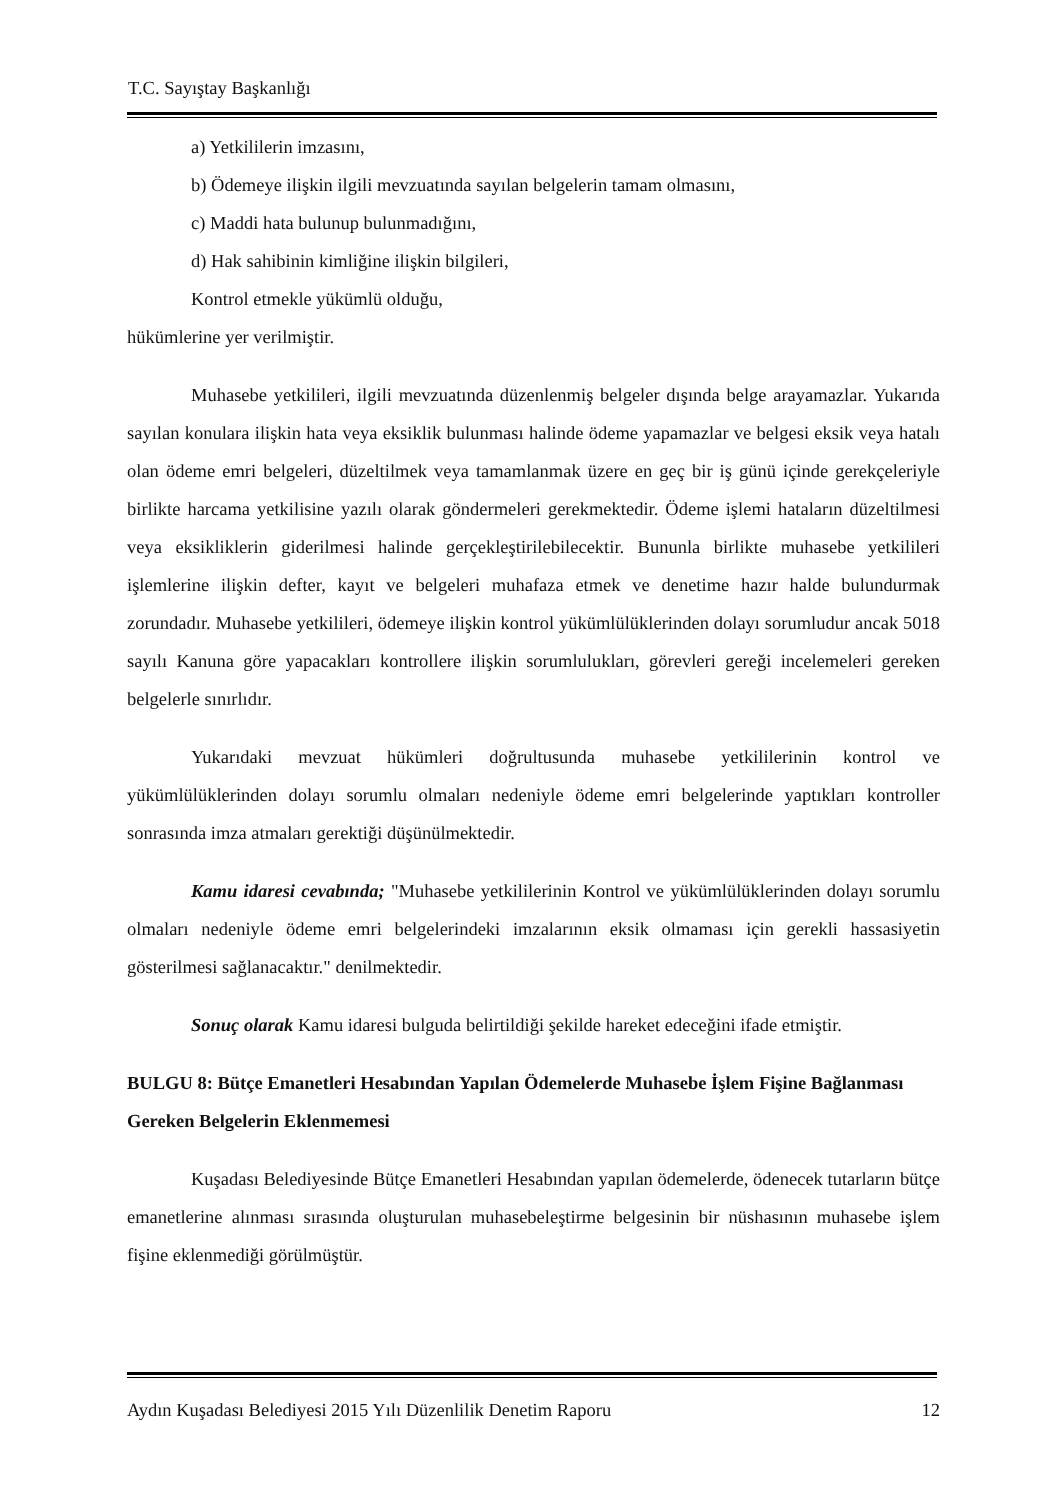T.C. Sayıştay Başkanlığı
a) Yetkililerin imzasını,
b) Ödemeye ilişkin ilgili mevzuatında sayılan belgelerin tamam olmasını,
c) Maddi hata bulunup bulunmadığını,
d) Hak sahibinin kimliğine ilişkin bilgileri,
Kontrol etmekle yükümlü olduğu,
hükümlerine yer verilmiştir.
Muhasebe yetkilileri, ilgili mevzuatında düzenlenmiş belgeler dışında belge arayamazlar. Yukarıda sayılan konulara ilişkin hata veya eksiklik bulunması halinde ödeme yapamazlar ve belgesi eksik veya hatalı olan ödeme emri belgeleri, düzeltilmek veya tamamlanmak üzere en geç bir iş günü içinde gerekçeleriyle birlikte harcama yetkilisine yazılı olarak göndermeleri gerekmektedir. Ödeme işlemi hataların düzeltilmesi veya eksikliklerin giderilmesi halinde gerçekleştirilebilecektir. Bununla birlikte muhasebe yetkilileri işlemlerine ilişkin defter, kayıt ve belgeleri muhafaza etmek ve denetime hazır halde bulundurmak zorundadır. Muhasebe yetkilileri, ödemeye ilişkin kontrol yükümlülüklerinden dolayı sorumludur ancak 5018 sayılı Kanuna göre yapacakları kontrollere ilişkin sorumlulukları, görevleri gereği incelemeleri gereken belgelerle sınırlıdır.
Yukarıdaki mevzuat hükümleri doğrultusunda muhasebe yetkililerinin kontrol ve yükümlülüklerinden dolayı sorumlu olmaları nedeniyle ödeme emri belgelerinde yaptıkları kontroller sonrasında imza atmaları gerektiği düşünülmektedir.
Kamu idaresi cevabında; "Muhasebe yetkililerinin Kontrol ve yükümlülüklerinden dolayı sorumlu olmaları nedeniyle ödeme emri belgelerindeki imzalarının eksik olmaması için gerekli hassasiyetin gösterilmesi sağlanacaktır." denilmektedir.
Sonuç olarak Kamu idaresi bulguda belirtildiği şekilde hareket edeceğini ifade etmiştir.
BULGU 8: Bütçe Emanetleri Hesabından Yapılan Ödemelerde Muhasebe İşlem Fişine Bağlanması Gereken Belgelerin Eklenmemesi
Kuşadası Belediyesinde Bütçe Emanetleri Hesabından yapılan ödemelerde, ödenecek tutarların bütçe emanetlerine alınması sırasında oluşturulan muhasebeleştirme belgesinin bir nüshasının muhasebe işlem fişine eklenmediği görülmüştür.
Aydın Kuşadası Belediyesi 2015 Yılı Düzenlilik Denetim Raporu 12